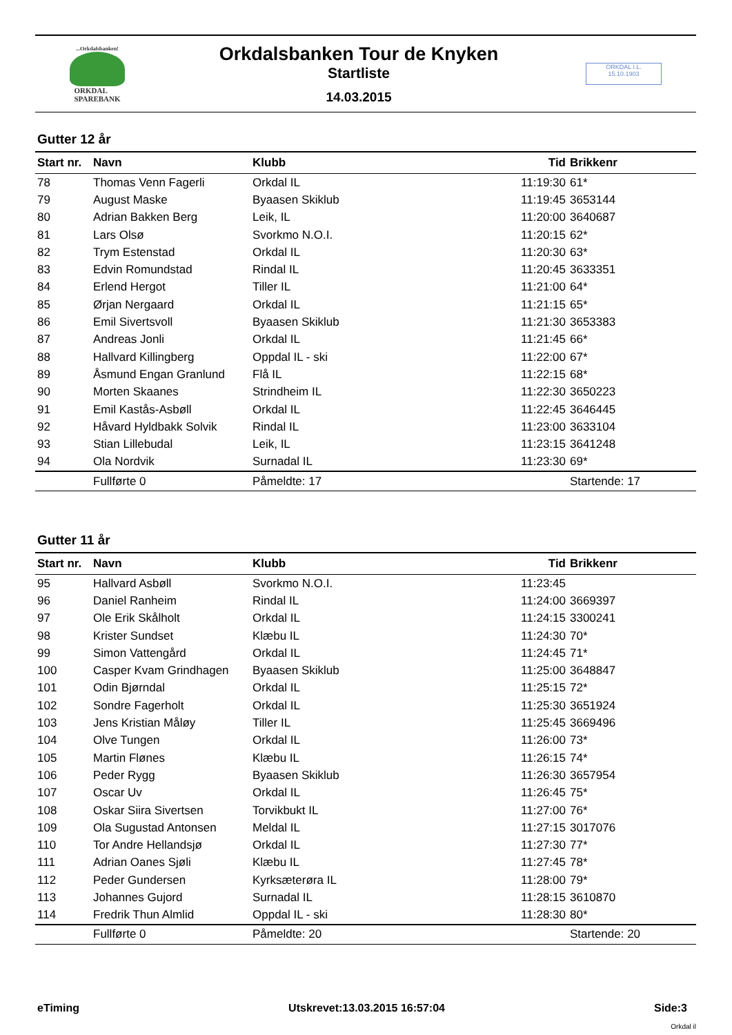...Orkdalsbanken!
ORKDAL
SPAREBANK
Orkdalsbanken Tour de Knyken
Startliste
14.03.2015
ORKDAL I.L.
15.10.1903
Gutter 12 år
| Start nr. | Navn | Klubb | Tid | Brikkenr |
| --- | --- | --- | --- | --- |
| 78 | Thomas Venn Fagerli | Orkdal IL | 11:19:30 | 61* |
| 79 | August Maske | Byaasen Skiklub | 11:19:45 | 3653144 |
| 80 | Adrian Bakken Berg | Leik, IL | 11:20:00 | 3640687 |
| 81 | Lars Olsø | Svorkmo N.O.I. | 11:20:15 | 62* |
| 82 | Trym Estenstad | Orkdal IL | 11:20:30 | 63* |
| 83 | Edvin Romundstad | Rindal IL | 11:20:45 | 3633351 |
| 84 | Erlend Hergot | Tiller IL | 11:21:00 | 64* |
| 85 | Ørjan Nergaard | Orkdal IL | 11:21:15 | 65* |
| 86 | Emil Sivertsvoll | Byaasen Skiklub | 11:21:30 | 3653383 |
| 87 | Andreas Jonli | Orkdal IL | 11:21:45 | 66* |
| 88 | Hallvard Killingberg | Oppdal IL - ski | 11:22:00 | 67* |
| 89 | Åsmund Engan Granlund | Flå IL | 11:22:15 | 68* |
| 90 | Morten Skaanes | Strindheim IL | 11:22:30 | 3650223 |
| 91 | Emil Kastås-Asbøll | Orkdal IL | 11:22:45 | 3646445 |
| 92 | Håvard Hyldbakk Solvik | Rindal IL | 11:23:00 | 3633104 |
| 93 | Stian Lillebudal | Leik, IL | 11:23:15 | 3641248 |
| 94 | Ola Nordvik | Surnadal IL | 11:23:30 | 69* |
| | Fullførte 0 | Påmeldte: 17 | | Startende: 17 |
Gutter 11 år
| Start nr. | Navn | Klubb | Tid | Brikkenr |
| --- | --- | --- | --- | --- |
| 95 | Hallvard Asbøll | Svorkmo N.O.I. | 11:23:45 | |
| 96 | Daniel Ranheim | Rindal IL | 11:24:00 | 3669397 |
| 97 | Ole Erik Skålholt | Orkdal IL | 11:24:15 | 3300241 |
| 98 | Krister Sundset | Klæbu IL | 11:24:30 | 70* |
| 99 | Simon Vattengård | Orkdal IL | 11:24:45 | 71* |
| 100 | Casper Kvam Grindhagen | Byaasen Skiklub | 11:25:00 | 3648847 |
| 101 | Odin Bjørndal | Orkdal IL | 11:25:15 | 72* |
| 102 | Sondre Fagerholt | Orkdal IL | 11:25:30 | 3651924 |
| 103 | Jens Kristian Måløy | Tiller IL | 11:25:45 | 3669496 |
| 104 | Olve Tungen | Orkdal IL | 11:26:00 | 73* |
| 105 | Martin Flønes | Klæbu IL | 11:26:15 | 74* |
| 106 | Peder Rygg | Byaasen Skiklub | 11:26:30 | 3657954 |
| 107 | Oscar Uv | Orkdal IL | 11:26:45 | 75* |
| 108 | Oskar Siira Sivertsen | Torvikbukt IL | 11:27:00 | 76* |
| 109 | Ola Sugustad Antonsen | Meldal IL | 11:27:15 | 3017076 |
| 110 | Tor Andre Hellandsjø | Orkdal IL | 11:27:30 | 77* |
| 111 | Adrian Oanes Sjøli | Klæbu IL | 11:27:45 | 78* |
| 112 | Peder Gundersen | Kyrksæterøra IL | 11:28:00 | 79* |
| 113 | Johannes Gujord | Surnadal IL | 11:28:15 | 3610870 |
| 114 | Fredrik Thun Almlid | Oppdal IL - ski | 11:28:30 | 80* |
| | Fullførte 0 | Påmeldte: 20 | | Startende: 20 |
eTiming Utskrevet:13.03.2015 16:57:04 Side:3
Orkdal il